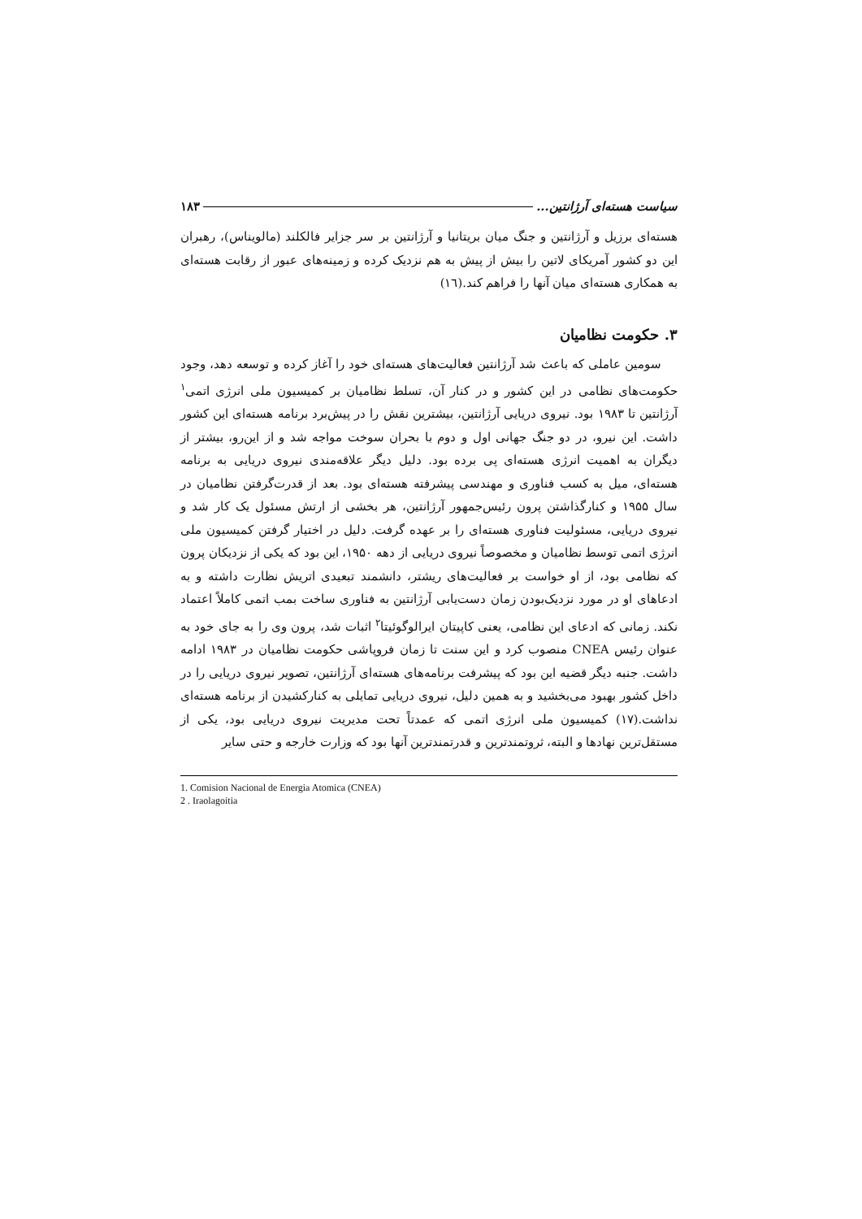سیاست هسته‌ای آرژانتین... ۱۸۳
هسته‌ای برزیل و آرژانتین و جنگ میان بریتانیا و آرژانتین بر سر جزایر فالکلند (مالویناس)، رهبران این دو کشور آمریکای لاتین را بیش از پیش به هم نزدیک کرده و زمینه‌های عبور از رقابت هسته‌ای به همکاری هسته‌ای میان آنها را فراهم کند.(۱٦)
۳. حکومت نظامیان
سومین عاملی که باعث شد آرژانتین فعالیت‌های هسته‌ای خود را آغاز کرده و توسعه دهد، وجود حکومت‌های نظامی در این کشور و در کنار آن، تسلط نظامیان بر کمیسیون ملی انرژی اتمی<sup>۱</sup> آرژانتین تا ۱۹۸۳ بود. نیروی دریایی آرژانتین، بیشترین نقش را در پیش‌برد برنامه هسته‌ای این کشور داشت. این نیرو، در دو جنگ جهانی اول و دوم با بحران سوخت مواجه شد و از این‌رو، بیشتر از دیگران به اهمیت انرژی هسته‌ای پی برده بود. دلیل دیگر علاقه‌مندی نیروی دریایی به برنامه هسته‌ای، میل به کسب فناوری و مهندسی پیشرفته هسته‌ای بود. بعد از قدرت‌گرفتن نظامیان در سال ۱۹۵۵ و کنارگذاشتن پرون رئیس‌جمهور آرژانتین، هر بخشی از ارتش مسئول یک کار شد و نیروی دریایی، مسئولیت فناوری هسته‌ای را بر عهده گرفت. دلیل در اختیار گرفتن کمیسیون ملی انرژی اتمی توسط نظامیان و مخصوصاً نیروی دریایی از دهه ۱۹۵۰، این بود که یکی از نزدیکان پرون که نظامی بود، از او خواست بر فعالیت‌های ریشتر، دانشمند تبعیدی اتریش نظارت داشته و به ادعاهای او در مورد نزدیک‌بودن زمان دست‌یابی آرژانتین به فناوری ساخت بمب اتمی کاملاً اعتماد نکند. زمانی که ادعای این نظامی، یعنی کاپیتان ایرالوگوئیتا<sup>۲</sup> اثبات شد، پرون وی را به جای خود به عنوان رئیس CNEA منصوب کرد و این سنت تا زمان فروپاشی حکومت نظامیان در ۱۹۸۳ ادامه داشت. جنبه دیگر قضیه این بود که پیشرفت برنامه‌های هسته‌ای آرژانتین، تصویر نیروی دریایی را در داخل کشور بهبود می‌بخشید و به همین دلیل، نیروی دریایی تمایلی به کنارکشیدن از برنامه هسته‌ای نداشت.(۱۷) کمیسیون ملی انرژی اتمی که عمدتاً تحت مدیریت نیروی دریایی بود، یکی از مستقل‌ترین نهادها و البته، ثروتمندترین و قدرتمندترین آنها بود که وزارت خارجه و حتی سایر
1. Comision Nacional de Energia Atomica (CNEA)
2 . Iraolagoitia